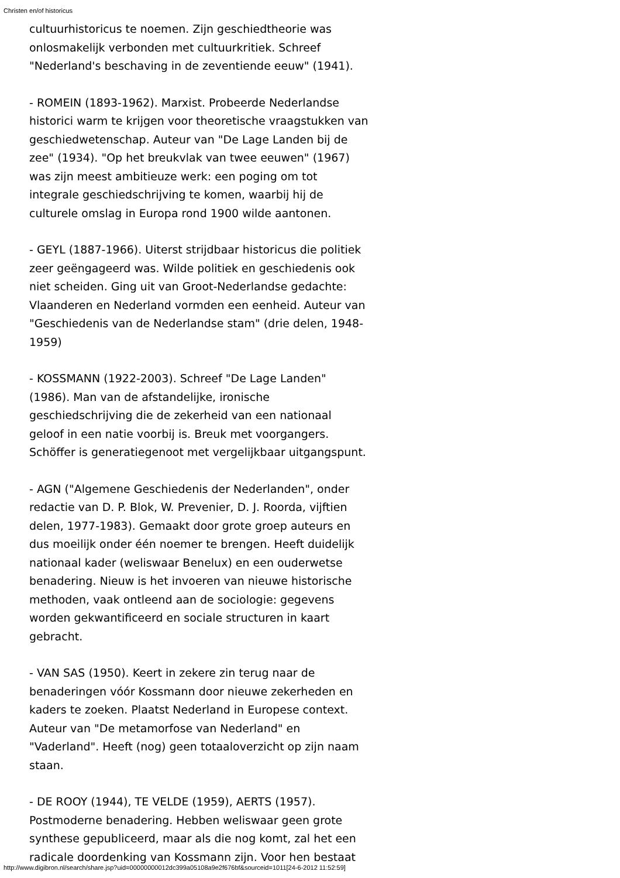Christen en/of historicus
cultuurhistoricus te noemen. Zijn geschiedtheorie was onlosmakelijk verbonden met cultuurkritiek. Schreef "Nederland's beschaving in de zeventiende eeuw" (1941).
- ROMEIN (1893-1962). Marxist. Probeerde Nederlandse historici warm te krijgen voor theoretische vraagstukken van geschiedwetenschap. Auteur van "De Lage Landen bij de zee" (1934). "Op het breukvlak van twee eeuwen" (1967) was zijn meest ambitieuze werk: een poging om tot integrale geschiedschrijving te komen, waarbij hij de culturele omslag in Europa rond 1900 wilde aantonen.
- GEYL (1887-1966). Uiterst strijdbaar historicus die politiek zeer geëngageerd was. Wilde politiek en geschiedenis ook niet scheiden. Ging uit van Groot-Nederlandse gedachte: Vlaanderen en Nederland vormden een eenheid. Auteur van "Geschiedenis van de Nederlandse stam" (drie delen, 1948-1959)
- KOSSMANN (1922-2003). Schreef "De Lage Landen" (1986). Man van de afstandelijke, ironische geschiedschrijving die de zekerheid van een nationaal geloof in een natie voorbij is. Breuk met voorgangers. Schöffer is generatiegenoot met vergelijkbaar uitgangspunt.
- AGN ("Algemene Geschiedenis der Nederlanden", onder redactie van D. P. Blok, W. Prevenier, D. J. Roorda, vijftien delen, 1977-1983). Gemaakt door grote groep auteurs en dus moeilijk onder één noemer te brengen. Heeft duidelijk nationaal kader (weliswaar Benelux) en een ouderwetse benadering. Nieuw is het invoeren van nieuwe historische methoden, vaak ontleend aan de sociologie: gegevens worden gekwantificeerd en sociale structuren in kaart gebracht.
- VAN SAS (1950). Keert in zekere zin terug naar de benaderingen vóór Kossmann door nieuwe zekerheden en kaders te zoeken. Plaatst Nederland in Europese context. Auteur van "De metamorfose van Nederland" en "Vaderland". Heeft (nog) geen totaaloverzicht op zijn naam staan.
- DE ROOY (1944), TE VELDE (1959), AERTS (1957). Postmoderne benadering. Hebben weliswaar geen grote synthese gepubliceerd, maar als die nog komt, zal het een radicale doordenking van Kossmann zijn. Voor hen bestaat
http://www.digibron.nl/search/share.jsp?uid=00000000012dc399a05108a9e2f676bf&sourceid=1011[24-6-2012 11:52:59]